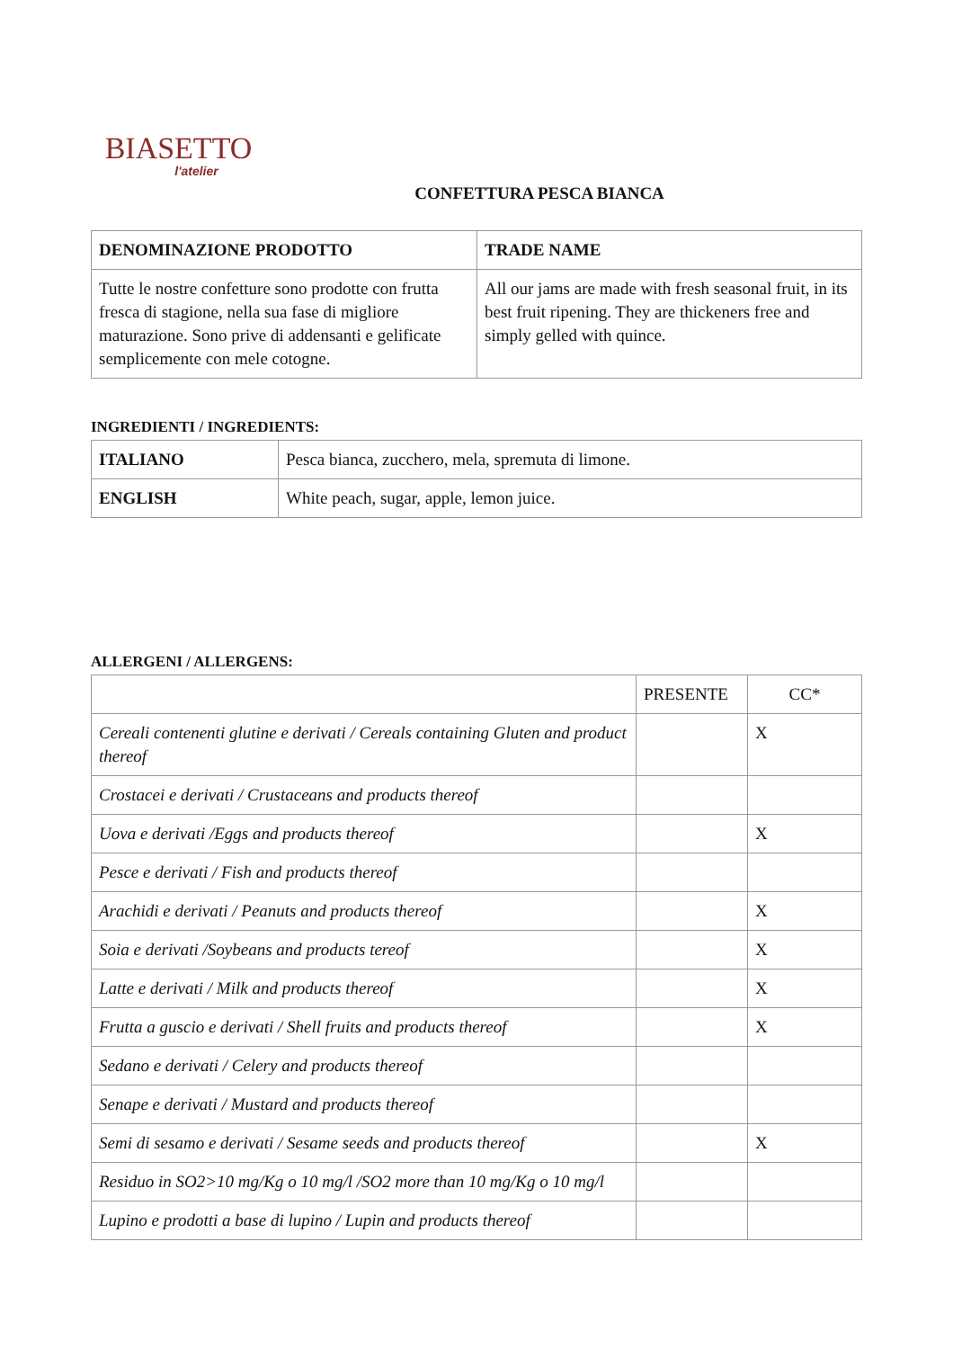BIASETTO
l'atelier
CONFETTURA PESCA BIANCA
| DENOMINAZIONE PRODOTTO | TRADE NAME |
| --- | --- |
| Tutte le nostre confetture sono prodotte con frutta fresca di stagione, nella sua fase di migliore maturazione. Sono prive di addensanti e gelificate semplicemente con mele cotogne. | All our jams are made with fresh seasonal fruit, in its best fruit ripening. They are thickeners free and simply gelled with quince. |
INGREDIENTI / INGREDIENTS:
| ITALIANO | Pesca bianca, zucchero, mela, spremuta di limone. |
| ENGLISH | White peach, sugar, apple, lemon juice. |
ALLERGENI / ALLERGENS:
| | PRESENTE | CC* |
| Cereali contenenti glutine e derivati / Cereals containing Gluten and product thereof | | X |
| Crostacei e derivati / Crustaceans and products thereof | | |
| Uova e derivati /Eggs and products thereof | | X |
| Pesce e derivati / Fish and products thereof | | |
| Arachidi e derivati / Peanuts and products thereof | | X |
| Soia e derivati /Soybeans and products tereof | | X |
| Latte e derivati / Milk and products thereof | | X |
| Frutta a guscio e derivati / Shell fruits and products thereof | | X |
| Sedano e derivati / Celery and products thereof | | |
| Senape e derivati / Mustard and products thereof | | |
| Semi di sesamo e derivati / Sesame seeds and products thereof | | X |
| Residuo in SO2>10 mg/Kg o 10 mg/l /SO2 more than 10 mg/Kg o 10 mg/l | | |
| Lupino e prodotti a base di lupino / Lupin and products thereof | | |